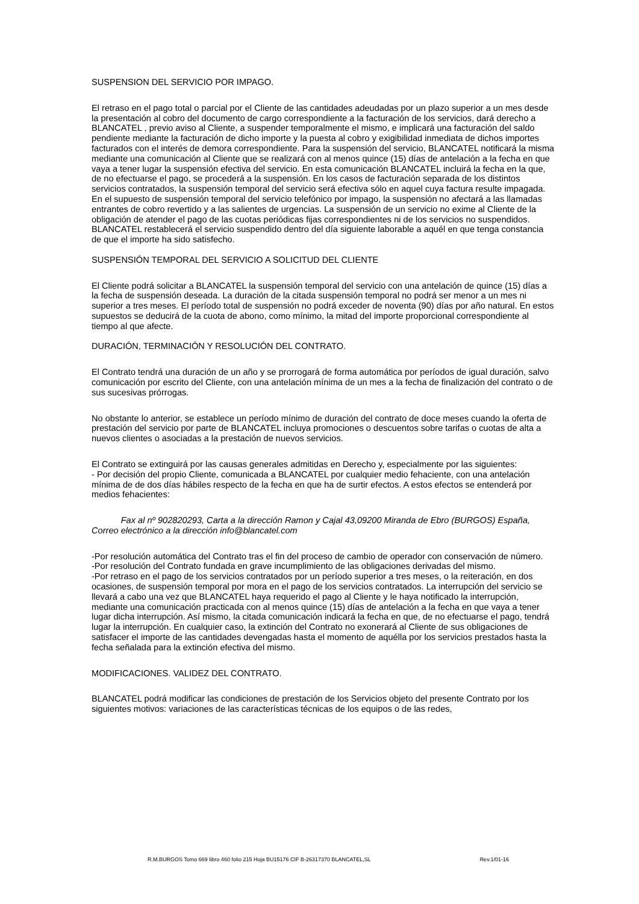SUSPENSION DEL SERVICIO POR IMPAGO.
El retraso en el pago total o parcial por el Cliente de las cantidades adeudadas por un plazo superior a un mes desde la presentación al cobro del documento de cargo correspondiente a la facturación de los servicios, dará derecho a BLANCATEL , previo aviso al Cliente, a suspender temporalmente el mismo, e implicará una facturación del saldo pendiente mediante la facturación de dicho importe y la puesta al cobro y exigibilidad inmediata de dichos importes facturados con el interés de demora correspondiente. Para la suspensión del servicio, BLANCATEL notificará la misma mediante una comunicación al Cliente que se realizará con al menos quince (15) días de antelación a la fecha en que vaya a tener lugar la suspensión efectiva del servicio. En esta comunicación BLANCATEL incluirá la fecha en la que, de no efectuarse el pago, se procederá a la suspensión. En los casos de facturación separada de los distintos servicios contratados, la suspensión temporal del servicio será efectiva sólo en aquel cuya factura resulte impagada. En el supuesto de suspensión temporal del servicio telefónico por impago, la suspensión no afectará a las llamadas entrantes de cobro revertido y a las salientes de urgencias. La suspensión de un servicio no exime al Cliente de la obligación de atender el pago de las cuotas periódicas fijas correspondientes ni de los servicios no suspendidos. BLANCATEL restablecerá el servicio suspendido dentro del día siguiente laborable a aquél en que tenga constancia de que el importe ha sido satisfecho.
SUSPENSIÓN TEMPORAL DEL SERVICIO A SOLICITUD DEL CLIENTE
El Cliente podrá solicitar a BLANCATEL la suspensión temporal del servicio con una antelación de quince (15) días a la fecha de suspensión deseada. La duración de la citada suspensión temporal no podrá ser menor a un mes ni superior a tres meses. El período total de suspensión no podrá exceder de noventa (90) días por año natural. En estos supuestos se deducirá de la cuota de abono, como mínimo, la mitad del importe proporcional correspondiente al tiempo al que afecte.
DURACIÓN, TERMINACIÓN Y RESOLUCIÓN DEL CONTRATO.
El Contrato tendrá una duración de un año y se prorrogará de forma automática por períodos de igual duración, salvo comunicación por escrito del Cliente, con una antelación mínima de un mes a la fecha de finalización del contrato o de sus sucesivas prórrogas.
No obstante lo anterior, se establece un período mínimo de duración del contrato de doce meses cuando la oferta de prestación del servicio por parte de BLANCATEL incluya promociones o descuentos sobre tarifas o cuotas de alta a nuevos clientes o asociadas a la prestación de nuevos servicios.
El Contrato se extinguirá por las causas generales admitidas en Derecho y, especialmente por las siguientes:
- Por decisión del propio Cliente, comunicada a BLANCATEL por cualquier medio fehaciente, con una antelación mínima de de dos días hábiles respecto de la fecha en que ha de surtir efectos. A estos efectos se entenderá por medios fehacientes:
Fax al nº 902820293, Carta a la dirección Ramon y Cajal 43,09200 Miranda de Ebro (BURGOS) España, Correo electrónico a la dirección info@blancatel.com
-Por resolución automática del Contrato tras el fin del proceso de cambio de operador con conservación de número.
-Por resolución del Contrato fundada en grave incumplimiento de las obligaciones derivadas del mismo.
-Por retraso en el pago de los servicios contratados por un período superior a tres meses, o la reiteración, en dos ocasiones, de suspensión temporal por mora en el pago de los servicios contratados. La interrupción del servicio se llevará a cabo una vez que BLANCATEL haya requerido el pago al Cliente y le haya notificado la interrupción, mediante una comunicación practicada con al menos quince (15) días de antelación a la fecha en que vaya a tener lugar dicha interrupción. Así mismo, la citada comunicación indicará la fecha en que, de no efectuarse el pago, tendrá lugar la interrupción. En cualquier caso, la extinción del Contrato no exonerará al Cliente de sus obligaciones de satisfacer el importe de las cantidades devengadas hasta el momento de aquélla por los servicios prestados hasta la fecha señalada para la extinción efectiva del mismo.
MODIFICACIONES. VALIDEZ DEL CONTRATO.
BLANCATEL podrá modificar las condiciones de prestación de los Servicios objeto del presente Contrato por los siguientes motivos: variaciones de las características técnicas de los equipos o de las redes,
R.M.BURGOS Tomo 669 libro 460 folio 215 Hoja BU15176 CIF B-26317370 BLANCATEL,SL Rev.1/01-16